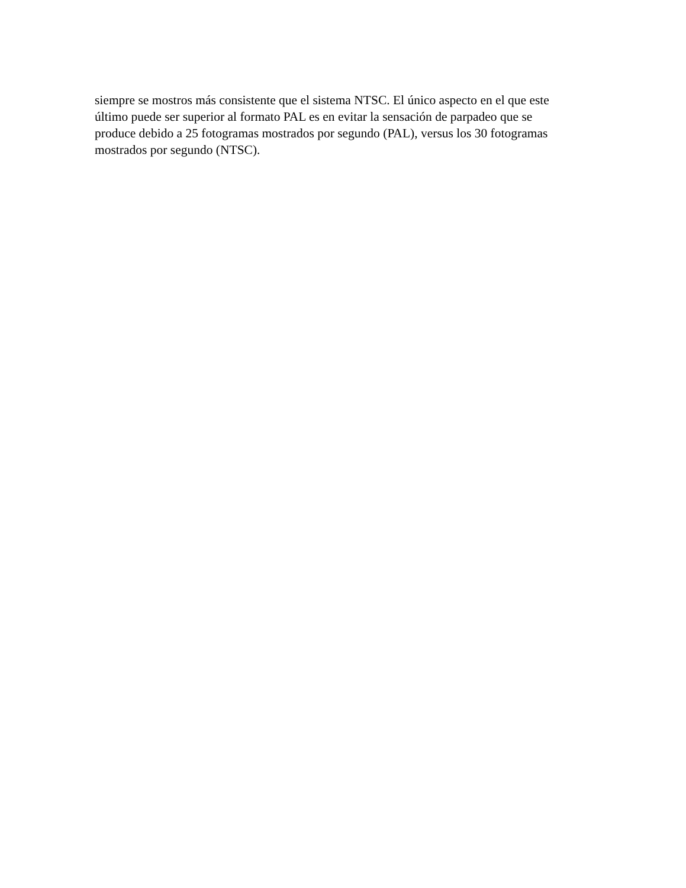siempre se mostros más consistente que el sistema NTSC. El único aspecto en el que este
último puede ser superior al formato PAL es en evitar la sensación de parpadeo que se
produce debido a 25 fotogramas mostrados por segundo (PAL), versus los 30 fotogramas
mostrados por segundo (NTSC).